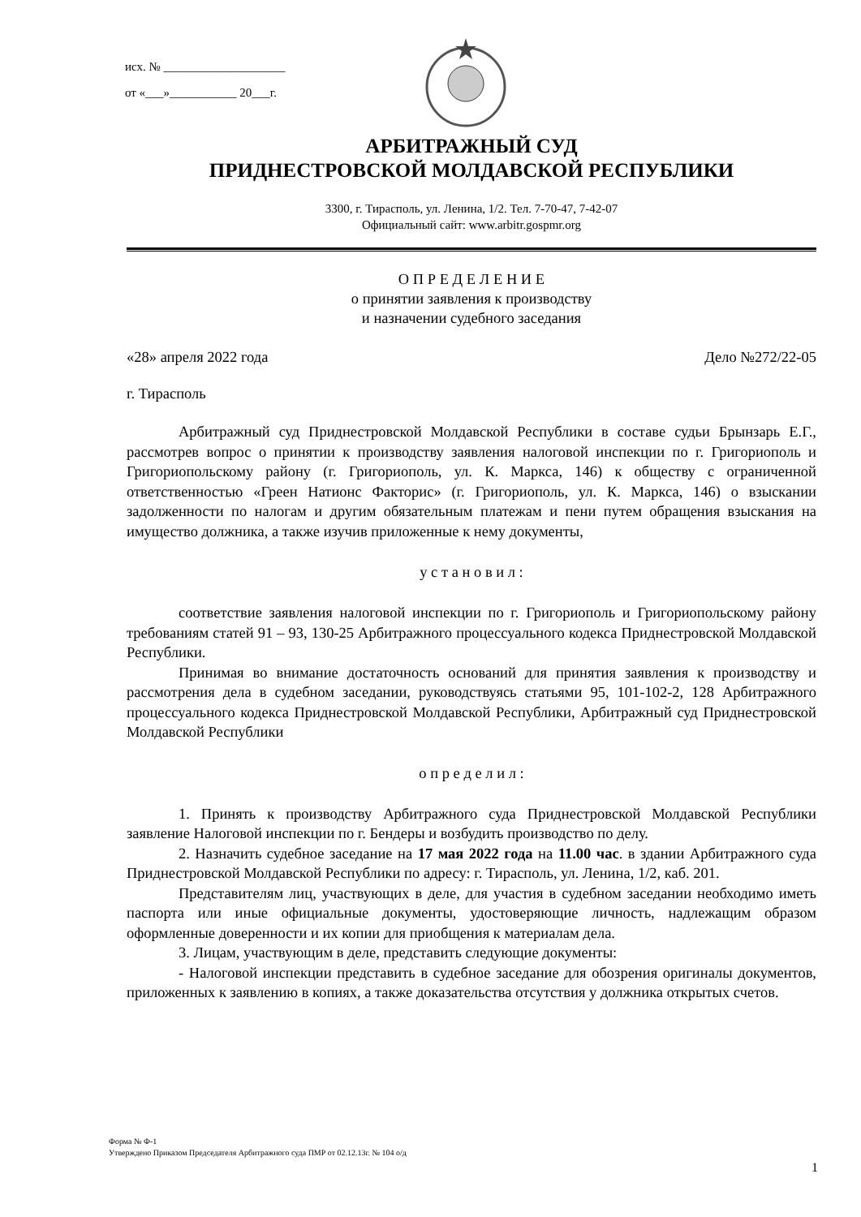исх. № ____________________
от «___»___________ 20___г.
АРБИТРАЖНЫЙ СУД
ПРИДНЕСТРОВСКОЙ МОЛДАВСКОЙ РЕСПУБЛИКИ
3300, г. Тирасполь, ул. Ленина, 1/2. Тел. 7-70-47, 7-42-07
Официальный сайт: www.arbitr.gospmr.org
О П Р Е Д Е Л Е Н И Е
о принятии заявления к производству
и назначении судебного заседания
«28» апреля 2022 года Дело №272/22-05
г. Тирасполь
Арбитражный суд Приднестровской Молдавской Республики в составе судьи Брынзарь Е.Г., рассмотрев вопрос о принятии к производству заявления налоговой инспекции по г. Григориополь и Григориопольскому району (г. Григориополь, ул. К. Маркса, 146) к обществу с ограниченной ответственностью «Греен Натионс Факторис» (г. Григориополь, ул. К. Маркса, 146) о взыскании задолженности по налогам и другим обязательным платежам и пени путем обращения взыскания на имущество должника, а также изучив приложенные к нему документы,
у с т а н о в и л :
соответствие заявления налоговой инспекции по г. Григориополь и Григориопольскому району требованиям статей 91 – 93, 130-25 Арбитражного процессуального кодекса Приднестровской Молдавской Республики.
Принимая во внимание достаточность оснований для принятия заявления к производству и рассмотрения дела в судебном заседании, руководствуясь статьями 95, 101-102-2, 128 Арбитражного процессуального кодекса Приднестровской Молдавской Республики, Арбитражный суд Приднестровской Молдавской Республики
о п р е д е л и л :
1. Принять к производству Арбитражного суда Приднестровской Молдавской Республики заявление Налоговой инспекции по г. Бендеры и возбудить производство по делу.
2. Назначить судебное заседание на 17 мая 2022 года на 11.00 час. в здании Арбитражного суда Приднестровской Молдавской Республики по адресу: г. Тирасполь, ул. Ленина, 1/2, каб. 201.
Представителям лиц, участвующих в деле, для участия в судебном заседании необходимо иметь паспорта или иные официальные документы, удостоверяющие личность, надлежащим образом оформленные доверенности и их копии для приобщения к материалам дела.
3. Лицам, участвующим в деле, представить следующие документы:
- Налоговой инспекции представить в судебное заседание для обозрения оригиналы документов, приложенных к заявлению в копиях, а также доказательства отсутствия у должника открытых счетов.
Форма № Ф-1
Утверждено Приказом Председателя Арбитражного суда ПМР от 02.12.13г. № 104 о/д
1